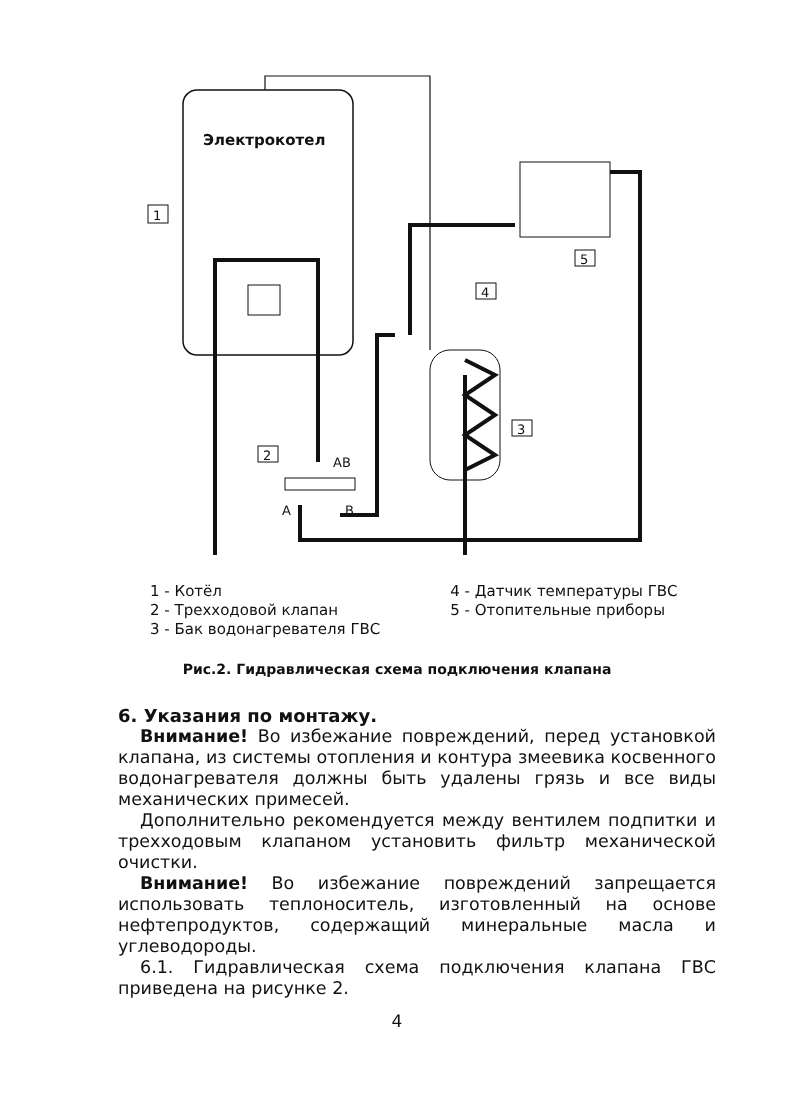Электрокотел
1
2
3
4
5
AB
A
B
1 - Котёл
2 - Трехходовой клапан
3 - Бак водонагревателя ГВС
4 - Датчик температуры ГВС
5 - Отопительные приборы
Рис.2. Гидравлическая схема подключения клапана
6. Указания по монтажу.
Внимание! Во избежание повреждений, перед установкой клапана, из системы отопления и контура змеевика косвенного водонагревателя должны быть удалены грязь и все виды механических примесей.
Дополнительно рекомендуется между вентилем подпитки и трехходовым клапаном установить фильтр механической очистки.
Внимание! Во избежание повреждений запрещается использовать теплоноситель, изготовленный на основе нефтепродуктов, содержащий минеральные масла и углеводороды.
6.1. Гидравлическая схема подключения клапана ГВС приведена на рисунке 2.
4